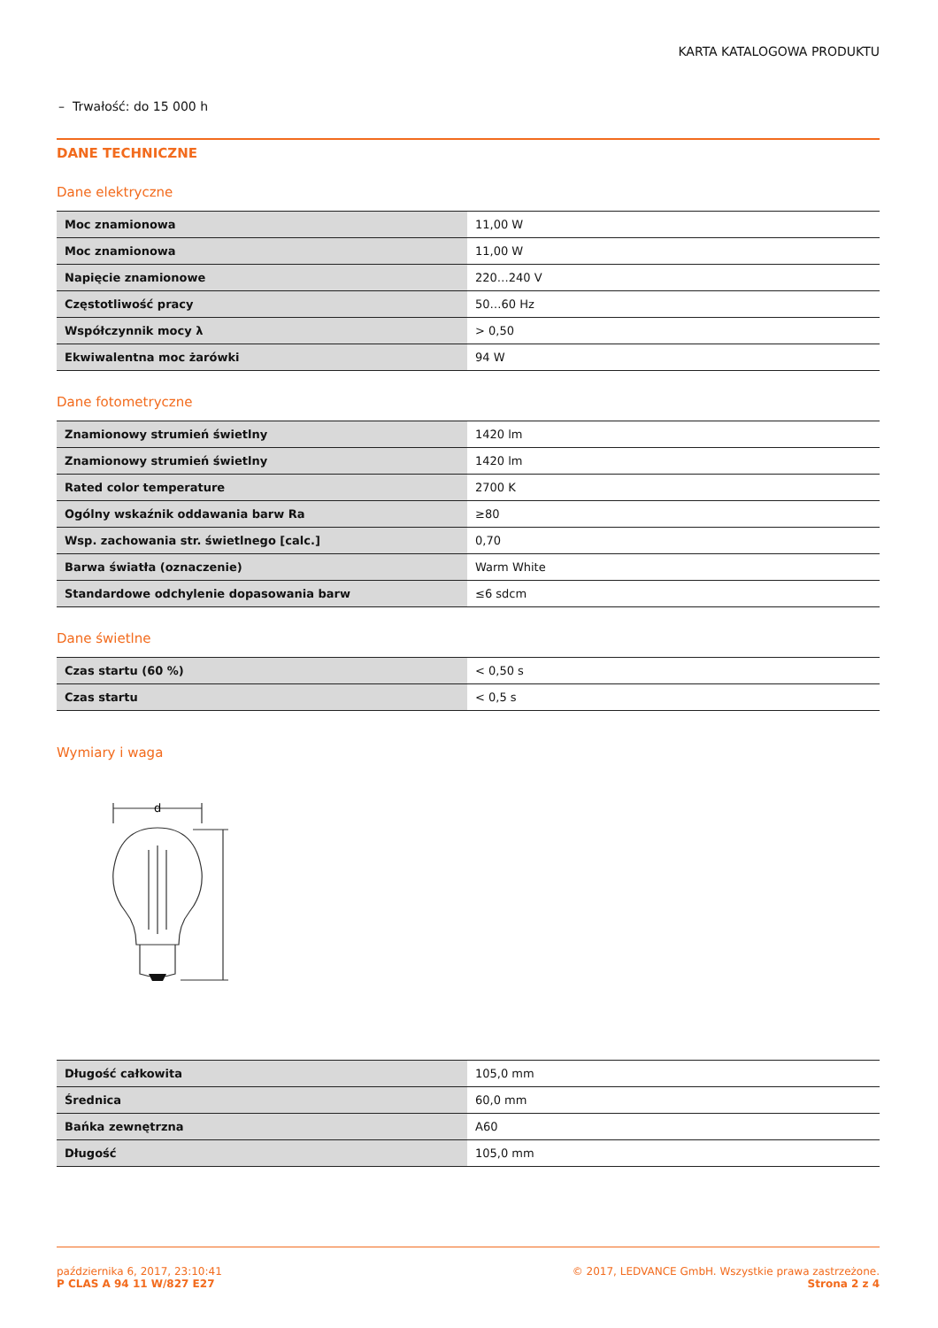KARTA KATALOGOWA PRODUKTU
– Trwałość: do 15 000 h
DANE TECHNICZNE
Dane elektryczne
| Moc znamionowa | 11,00 W |
| Moc znamionowa | 11,00 W |
| Napięcie znamionowe | 220…240 V |
| Częstotliwość pracy | 50…60 Hz |
| Współczynnik mocy λ | > 0,50 |
| Ekwiwalentna moc żarówki | 94 W |
Dane fotometryczne
| Znamionowy strumień świetlny | 1420 lm |
| Znamionowy strumień świetlny | 1420 lm |
| Rated color temperature | 2700 K |
| Ogólny wskaźnik oddawania barw Ra | ≥80 |
| Wsp. zachowania str. świetlnego [calc.] | 0,70 |
| Barwa światła (oznaczenie) | Warm White |
| Standardowe odchylenie dopasowania barw | ≤6 sdcm |
Dane świetlne
| Czas startu (60 %) | < 0,50 s |
| Czas startu | < 0,5 s |
Wymiary i waga
d
| Długość całkowita | 105,0 mm |
| Średnica | 60,0 mm |
| Bańka zewnętrzna | A60 |
| Długość | 105,0 mm |
października 6, 2017, 23:10:41
P CLAS A 94 11 W/827 E27
© 2017, LEDVANCE GmbH. Wszystkie prawa zastrzeżone.
Strona 2 z 4